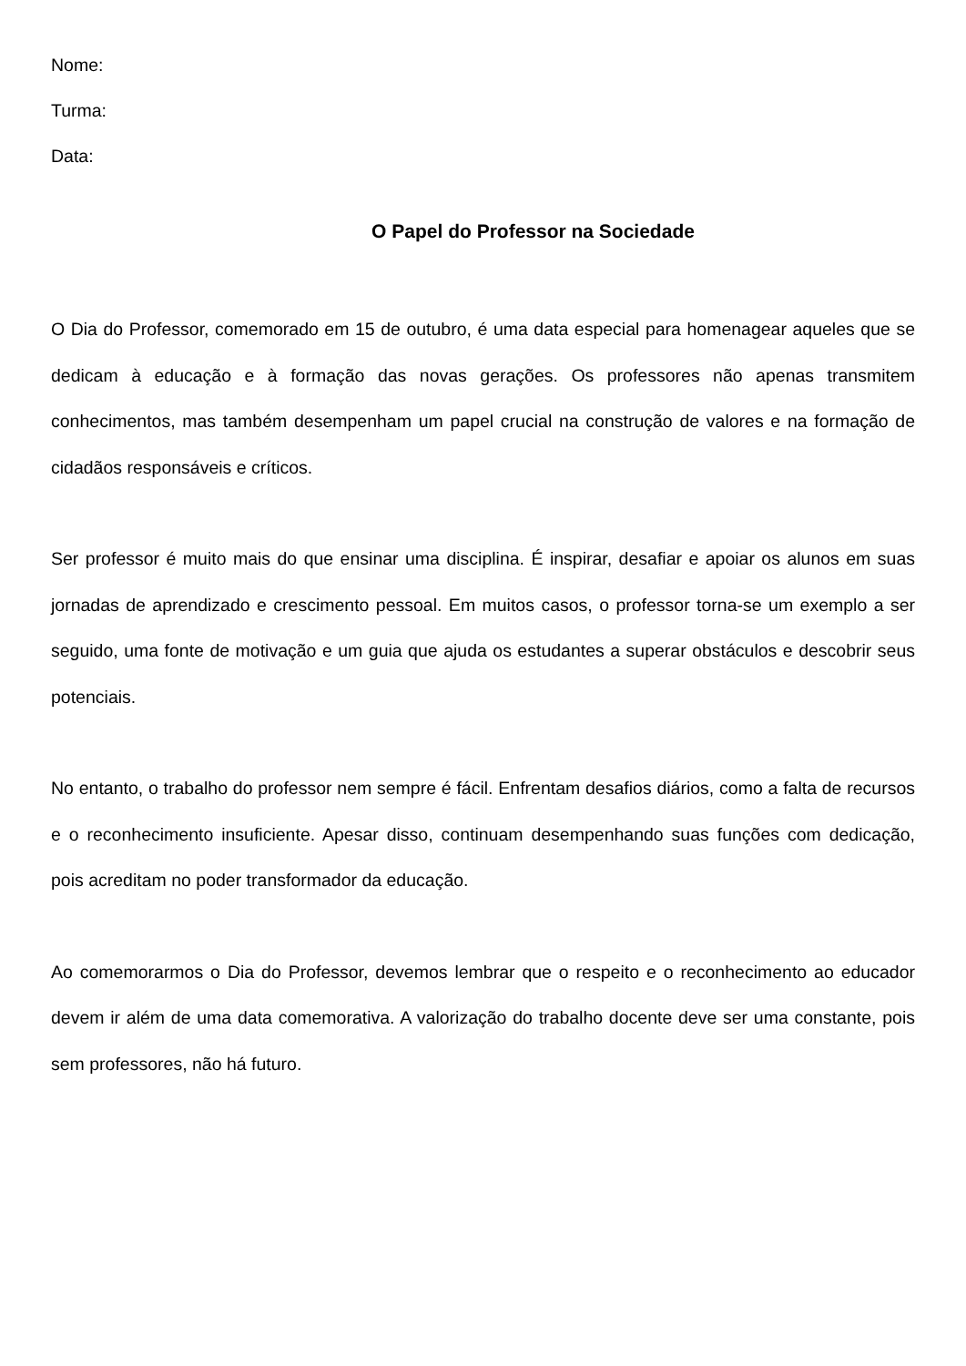Nome:
Turma:
Data:
O Papel do Professor na Sociedade
O Dia do Professor, comemorado em 15 de outubro, é uma data especial para homenagear aqueles que se dedicam à educação e à formação das novas gerações. Os professores não apenas transmitem conhecimentos, mas também desempenham um papel crucial na construção de valores e na formação de cidadãos responsáveis e críticos.
Ser professor é muito mais do que ensinar uma disciplina. É inspirar, desafiar e apoiar os alunos em suas jornadas de aprendizado e crescimento pessoal. Em muitos casos, o professor torna-se um exemplo a ser seguido, uma fonte de motivação e um guia que ajuda os estudantes a superar obstáculos e descobrir seus potenciais.
No entanto, o trabalho do professor nem sempre é fácil. Enfrentam desafios diários, como a falta de recursos e o reconhecimento insuficiente. Apesar disso, continuam desempenhando suas funções com dedicação, pois acreditam no poder transformador da educação.
Ao comemorarmos o Dia do Professor, devemos lembrar que o respeito e o reconhecimento ao educador devem ir além de uma data comemorativa. A valorização do trabalho docente deve ser uma constante, pois sem professores, não há futuro.